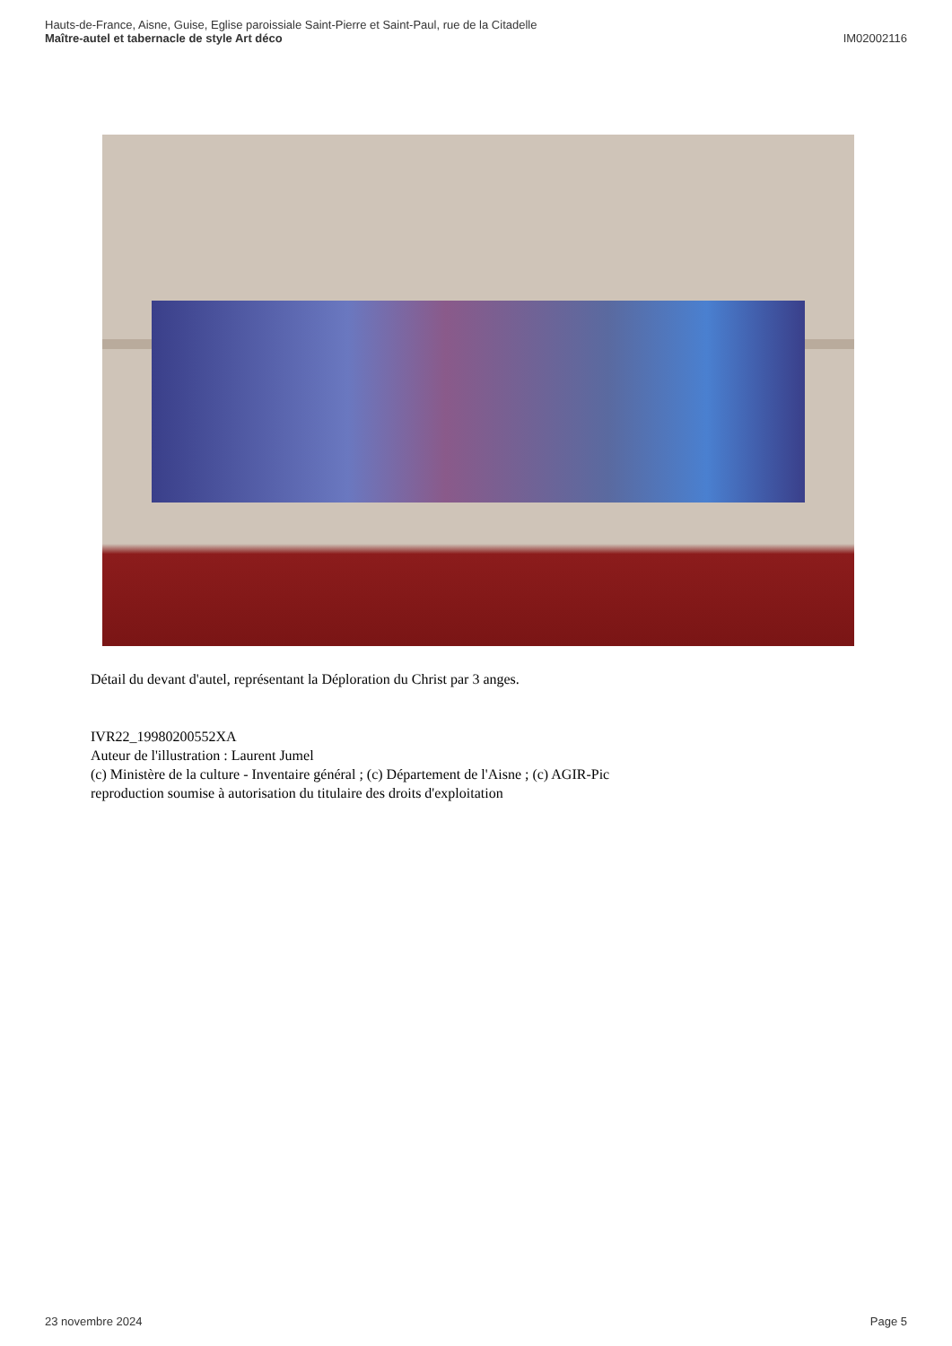Hauts-de-France, Aisne, Guise, Eglise paroissiale Saint-Pierre et Saint-Paul, rue de la Citadelle
Maître-autel et tabernacle de style Art déco
IM02002116
Détail du devant d'autel, représentant la Déploration du Christ par 3 anges.
IVR22_19980200552XA
Auteur de l'illustration : Laurent Jumel
(c) Ministère de la culture - Inventaire général ; (c) Département de l'Aisne ; (c) AGIR-Pic
reproduction soumise à autorisation du titulaire des droits d'exploitation
23 novembre 2024 Page 5